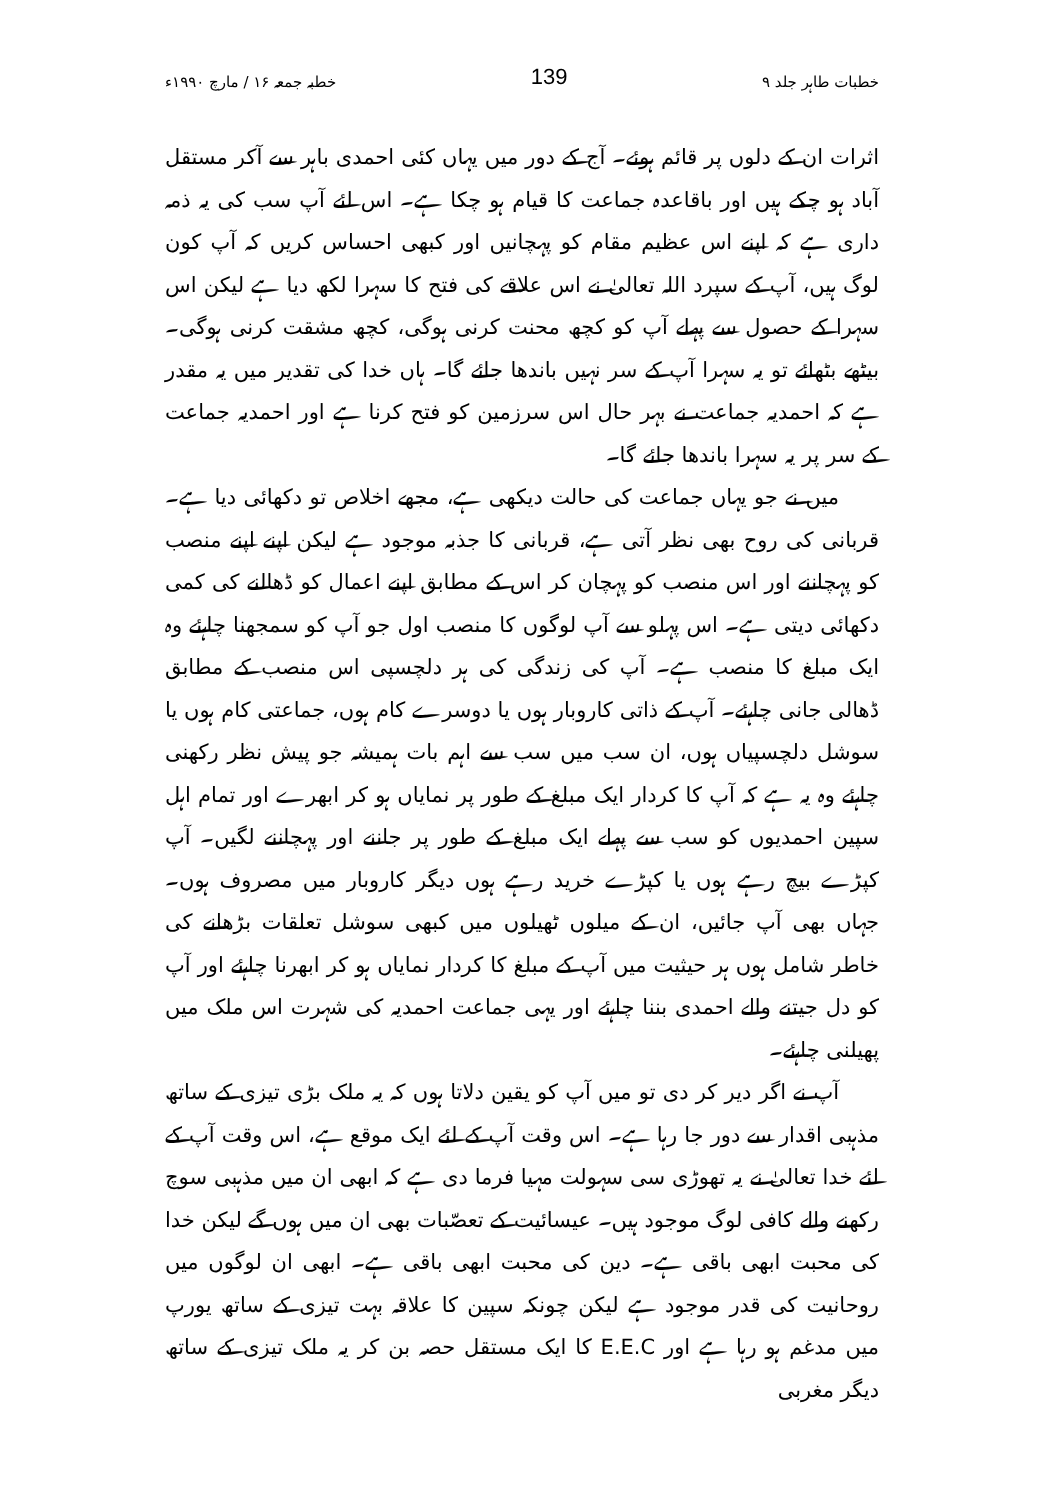خطبات طاہر جلد ۹ 139 خطبہ جمعہ ۱۶ / مارچ ۱۹۹۰ء
اثرات ان کے دلوں پر قائم ہوئے۔ آج کے دور میں یہاں کئی احمدی باہر سے آکر مستقل آباد ہو چکے ہیں اور باقاعدہ جماعت کا قیام ہو چکا ہے۔ اس لئے آپ سب کی یہ ذمہ داری ہے کہ اپنے اس عظیم مقام کو پہچانیں اور کبھی احساس کریں کہ آپ کون لوگ ہیں، آپ کے سپرد اللہ تعالیٰ نے اس علاقے کی فتح کا سہرا لکھ دیا ہے لیکن اس سہرا کے حصول سے پہلے آپ کو کچھ محنت کرنی ہوگی، کچھ مشقت کرنی ہوگی۔ بیٹھے بٹھائے تو یہ سہرا آپ کے سر نہیں باندھا جائے گا۔ ہاں خدا کی تقدیر میں یہ مقدر ہے کہ احمدیہ جماعت نے بہر حال اس سرزمین کو فتح کرنا ہے اور احمدیہ جماعت کے سر پر یہ سہرا باندھا جائے گا۔
میں نے جو یہاں جماعت کی حالت دیکھی ہے، مجھے اخلاص تو دکھائی دیا ہے۔ قربانی کی روح بھی نظر آتی ہے، قربانی کا جذبہ موجود ہے لیکن اپنے اپنے منصب کو پہچاننے اور اس منصب کو پہچان کر اس کے مطابق اپنے اعمال کو ڈھالنے کی کمی دکھائی دیتی ہے۔ اس پہلو سے آپ لوگوں کا منصب اول جو آپ کو سمجھنا چاہئے وہ ایک مبلغ کا منصب ہے۔ آپ کی زندگی کی ہر دلچسپی اس منصب کے مطابق ڈھالی جانی چاہئے۔ آپ کے ذاتی کاروبار ہوں یا دوسرے کام ہوں، جماعتی کام ہوں یا سوشل دلچسپیاں ہوں، ان سب میں سب سے اہم بات ہمیشہ جو پیش نظر رکھنی چاہئے وہ یہ ہے کہ آپ کا کردار ایک مبلغ کے طور پر نمایاں ہو کر ابھرے اور تمام اہل سپین احمدیوں کو سب سے پہلے ایک مبلغ کے طور پر جاننے اور پہچاننے لگیں۔ آپ کپڑے بیچ رہے ہوں یا کپڑے خرید رہے ہوں دیگر کاروبار میں مصروف ہوں۔ جہاں بھی آپ جائیں، ان کے میلوں ٹھیلوں میں کبھی سوشل تعلقات بڑھانے کی خاطر شامل ہوں ہر حیثیت میں آپ کے مبلغ کا کردار نمایاں ہو کر ابھرنا چاہئے اور آپ کو دل جیتنے والے احمدی بننا چاہئے اور یہی جماعت احمدیہ کی شہرت اس ملک میں پھیلنی چاہئے۔
آپ نے اگر دیر کر دی تو میں آپ کو یقین دلاتا ہوں کہ یہ ملک بڑی تیزی کے ساتھ مذہبی اقدار سے دور جا رہا ہے۔ اس وقت آپ کے لئے ایک موقع ہے، اس وقت آپ کے لئے خدا تعالیٰ نے یہ تھوڑی سی سہولت مہیا فرما دی ہے کہ ابھی ان میں مذہبی سوچ رکھنے والے کافی لوگ موجود ہیں۔ عیسائیت کے تعصّبات بھی ان میں ہوں گے لیکن خدا کی محبت ابھی باقی ہے۔ دین کی محبت ابھی باقی ہے۔ ابھی ان لوگوں میں روحانیت کی قدر موجود ہے لیکن چونکہ سپین کا علاقہ بہت تیزی کے ساتھ یورپ میں مدغم ہو رہا ہے اور E.E.C کا ایک مستقل حصہ بن کر یہ ملک تیزی کے ساتھ دیگر مغربی